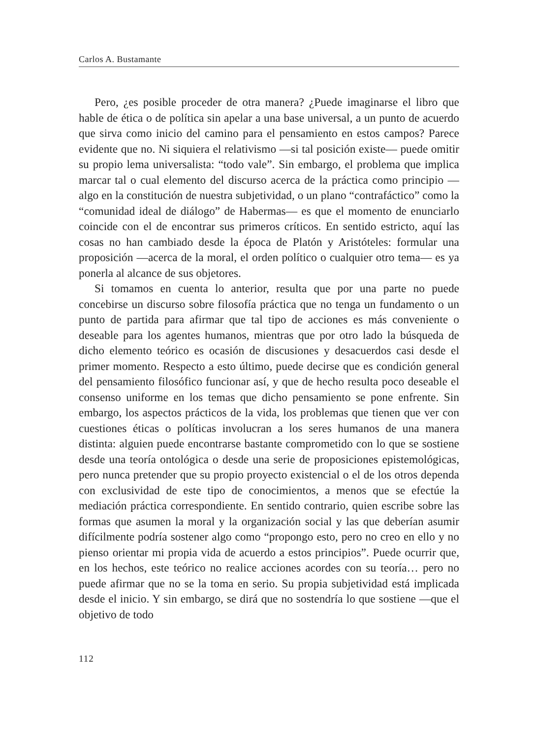Carlos A. Bustamante
Pero, ¿es posible proceder de otra manera? ¿Puede imaginarse el libro que hable de ética o de política sin apelar a una base universal, a un punto de acuerdo que sirva como inicio del camino para el pensamiento en estos campos? Parece evidente que no. Ni siquiera el relativismo —si tal posición existe— puede omitir su propio lema universalista: “todo vale”. Sin embargo, el problema que implica marcar tal o cual elemento del discurso acerca de la práctica como principio —algo en la constitución de nuestra subjetividad, o un plano “contrafáctico” como la “comunidad ideal de diálogo” de Habermas— es que el momento de enunciarlo coincide con el de encontrar sus primeros críticos. En sentido estricto, aquí las cosas no han cambiado desde la época de Platón y Aristóteles: formular una proposición —acerca de la moral, el orden político o cualquier otro tema— es ya ponerla al alcance de sus objetores.
Si tomamos en cuenta lo anterior, resulta que por una parte no puede concebirse un discurso sobre filosofía práctica que no tenga un fundamento o un punto de partida para afirmar que tal tipo de acciones es más conveniente o deseable para los agentes humanos, mientras que por otro lado la búsqueda de dicho elemento teórico es ocasión de discusiones y desacuerdos casi desde el primer momento. Respecto a esto último, puede decirse que es condición general del pensamiento filosófico funcionar así, y que de hecho resulta poco deseable el consenso uniforme en los temas que dicho pensamiento se pone enfrente. Sin embargo, los aspectos prácticos de la vida, los problemas que tienen que ver con cuestiones éticas o políticas involucran a los seres humanos de una manera distinta: alguien puede encontrarse bastante comprometido con lo que se sostiene desde una teoría ontológica o desde una serie de proposiciones epistemológicas, pero nunca pretender que su propio proyecto existencial o el de los otros dependa con exclusividad de este tipo de conocimientos, a menos que se efectúe la mediación práctica correspondiente. En sentido contrario, quien escribe sobre las formas que asumen la moral y la organización social y las que deberían asumir difícilmente podría sostener algo como “propongo esto, pero no creo en ello y no pienso orientar mi propia vida de acuerdo a estos principios”. Puede ocurrir que, en los hechos, este teórico no realice acciones acordes con su teoría… pero no puede afirmar que no se la toma en serio. Su propia subjetividad está implicada desde el inicio. Y sin embargo, se dirá que no sostendría lo que sostiene —que el objetivo de todo
112